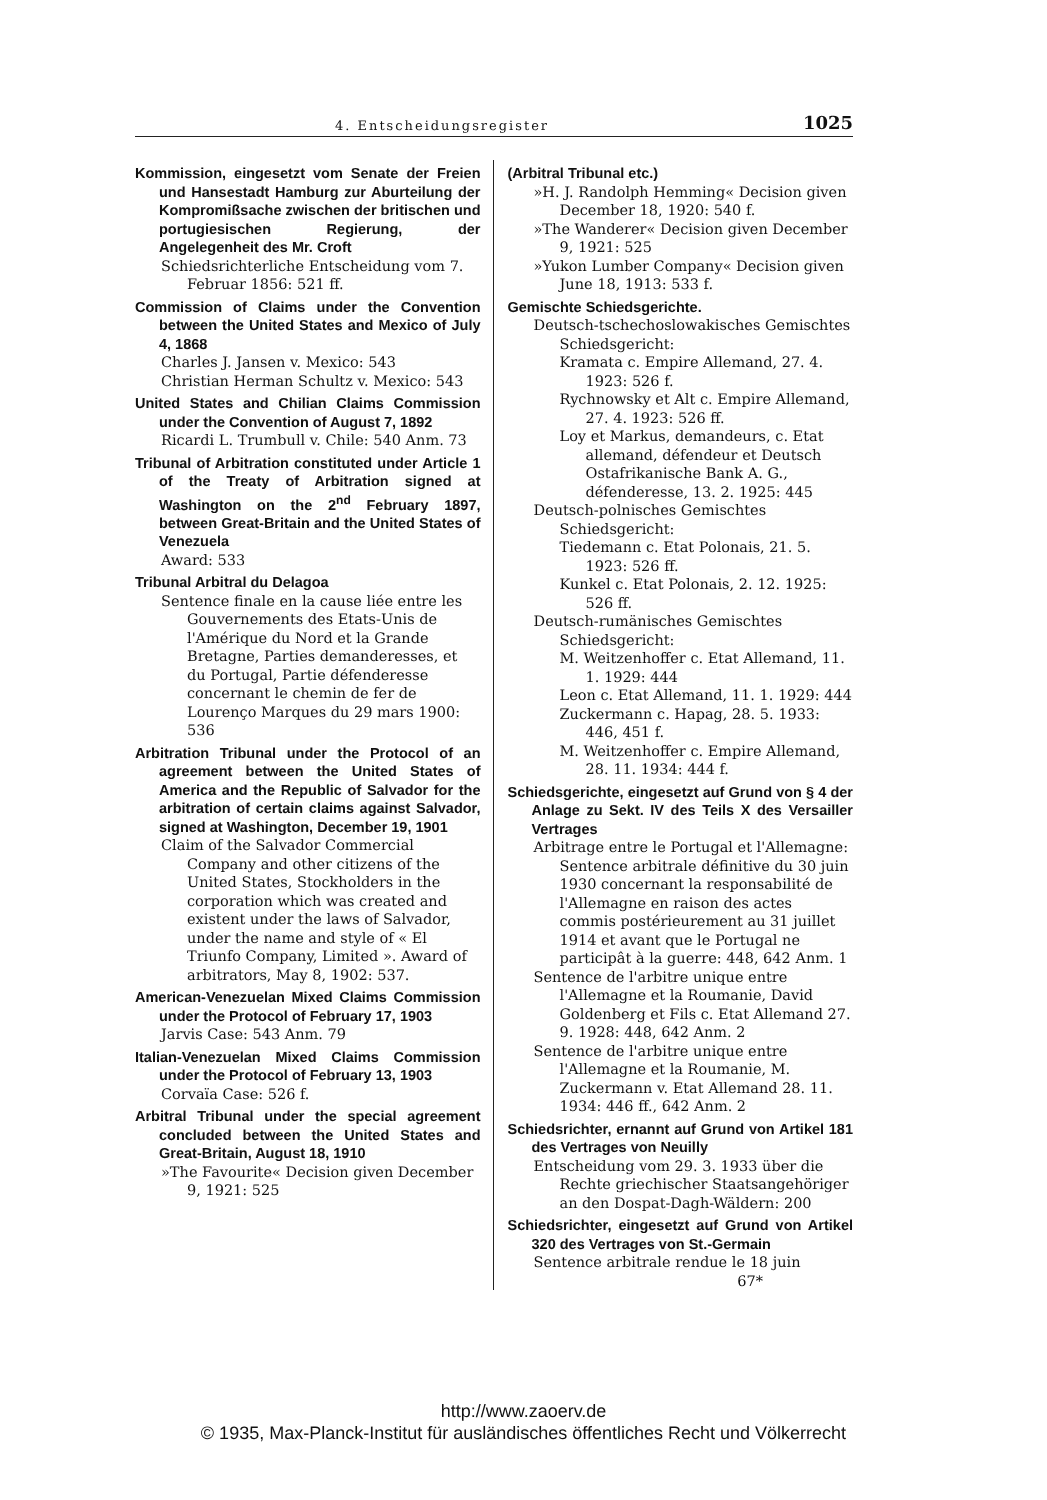4. Entscheidungsregister 1025
Kommission, eingesetzt vom Senate der Freien und Hansestadt Hamburg zur Aburteilung der Kompromißsache zwischen der britischen und portugiesischen Regierung, der Angelegenheit des Mr. Croft
Schiedsrichterliche Entscheidung vom 7. Februar 1856: 521 ff.
Commission of Claims under the Convention between the United States and Mexico of July 4, 1868
Charles J. Jansen v. Mexico: 543
Christian Herman Schultz v. Mexico: 543
United States and Chilian Claims Commission under the Convention of August 7, 1892
Ricardi L. Trumbull v. Chile: 540 Anm. 73
Tribunal of Arbitration constituted under Article 1 of the Treaty of Arbitration signed at Washington on the 2<sup>nd</sup> February 1897, between Great-Britain and the United States of Venezuela
Award: 533
Tribunal Arbitral du Delagoa
Sentence finale en la cause liée entre les Gouvernements des Etats-Unis de l'Amérique du Nord et la Grande Bretagne, Parties demanderesses, et du Portugal, Partie défenderesse concernant le chemin de fer de Lourenço Marques du 29 mars 1900: 536
Arbitration Tribunal under the Protocol of an agreement between the United States of America and the Republic of Salvador for the arbitration of certain claims against Salvador, signed at Washington, December 19, 1901
Claim of the Salvador Commercial Company and other citizens of the United States, Stockholders in the corporation which was created and existent under the laws of Salvador, under the name and style of « El Triunfo Company, Limited ». Award of arbitrators, May 8, 1902: 537.
American-Venezuelan Mixed Claims Commission under the Protocol of February 17, 1903
Jarvis Case: 543 Anm. 79
Italian-Venezuelan Mixed Claims Commission under the Protocol of February 13, 1903
Corvaïa Case: 526 f.
Arbitral Tribunal under the special agreement concluded between the United States and Great-Britain, August 18, 1910
»The Favourite« Decision given December 9, 1921: 525
(Arbitral Tribunal etc.)
»H. J. Randolph Hemming« Decision given December 18, 1920: 540 f.
»The Wanderer« Decision given December 9, 1921: 525
»Yukon Lumber Company« Decision given June 18, 1913: 533 f.
Gemischte Schiedsgerichte.
Deutsch-tschechoslowakisches Gemischtes Schiedsgericht:
Kramata c. Empire Allemand, 27. 4. 1923: 526 f.
Rychnowsky et Alt c. Empire Allemand, 27. 4. 1923: 526 ff.
Loy et Markus, demandeurs, c. Etat allemand, défendeur et Deutsch Ostafrikanische Bank A. G., défenderesse, 13. 2. 1925: 445
Deutsch-polnisches Gemischtes Schiedsgericht:
Tiedemann c. Etat Polonais, 21. 5. 1923: 526 ff.
Kunkel c. Etat Polonais, 2. 12. 1925: 526 ff.
Deutsch-rumänisches Gemischtes Schiedsgericht:
M. Weitzenhoffer c. Etat Allemand, 11. 1. 1929: 444
Leon c. Etat Allemand, 11. 1. 1929: 444
Zuckermann c. Hapag, 28. 5. 1933: 446, 451 f.
M. Weitzenhoffer c. Empire Allemand, 28. 11. 1934: 444 f.
Schiedsgerichte, eingesetzt auf Grund von § 4 der Anlage zu Sekt. IV des Teils X des Versailler Vertrages
Arbitrage entre le Portugal et l'Allemagne: Sentence arbitrale définitive du 30 juin 1930 concernant la responsabilité de l'Allemagne en raison des actes commis postérieurement au 31 juillet 1914 et avant que le Portugal ne participât à la guerre: 448, 642 Anm. 1
Sentence de l'arbitre unique entre l'Allemagne et la Roumanie, David Goldenberg et Fils c. Etat Allemand 27. 9. 1928: 448, 642 Anm. 2
Sentence de l'arbitre unique entre l'Allemagne et la Roumanie, M. Zuckermann v. Etat Allemand 28. 11. 1934: 446 ff., 642 Anm. 2
Schiedsrichter, ernannt auf Grund von Artikel 181 des Vertrages von Neuilly
Entscheidung vom 29. 3. 1933 über die Rechte griechischer Staatsangehöriger an den Dospat-Dagh-Wäldern: 200
Schiedsrichter, eingesetzt auf Grund von Artikel 320 des Vertrages von St.-Germain
Sentence arbitrale rendue le 18 juin
67*
http://www.zaoerv.de
© 1935, Max-Planck-Institut für ausländisches öffentliches Recht und Völkerrecht